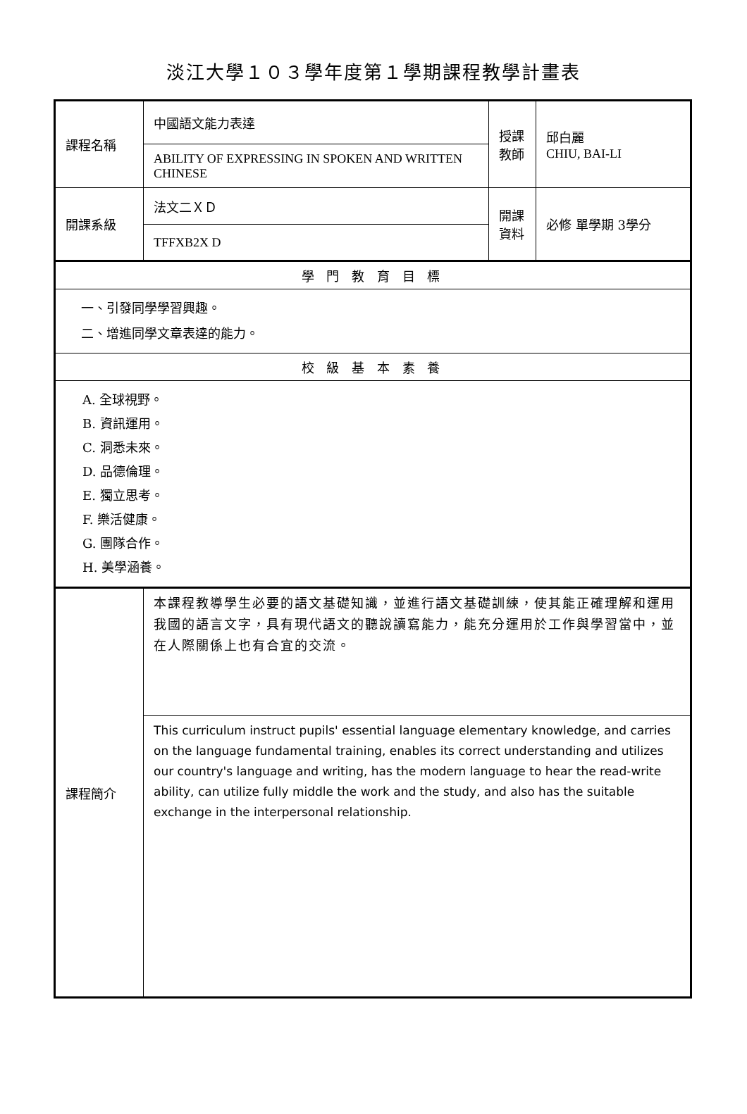淡江大學１０３學年度第１學期課程教學計畫表
| 課程名稱 | 中國語文能力表達 | 授課 教師 | 邱白麗 CHIU, BAI-LI |
| | ABILITY OF EXPRESSING IN SPOKEN AND WRITTEN CHINESE | | |
| 開課系級 | 法文二ＸＤ | 開課 資料 | 必修 單學期 3學分 |
| | TFFXB2X D | | |
| 學 門 教 育 目 標 | | | |
| 一、引發同學學習興趣。 二、增進同學文章表達的能力。 | | | |
| 校 級 基 本 素 養 | | | |
| A. 全球視野。 B. 資訊運用。 C. 洞悉未來。 D. 品德倫理。 E. 獨立思考。 F. 樂活健康。 G. 團隊合作。 H. 美學涵養。 | | | |
| 課程簡介 | 本課程教導學生必要的語文基礎知識，並進行語文基礎訓練，使其能正確理解和運用我國的語言文字，具有現代語文的聽說讀寫能力，能充分運用於工作與學習當中，並在人際關係上也有合宜的交流。 | | |
| | This curriculum instruct pupils' essential language elementary knowledge, and carries on the language fundamental training, enables its correct understanding and utilizes our country's language and writing, has the modern language to hear the read-write ability, can utilize fully middle the work and the study, and also has the suitable exchange in the interpersonal relationship. | | |